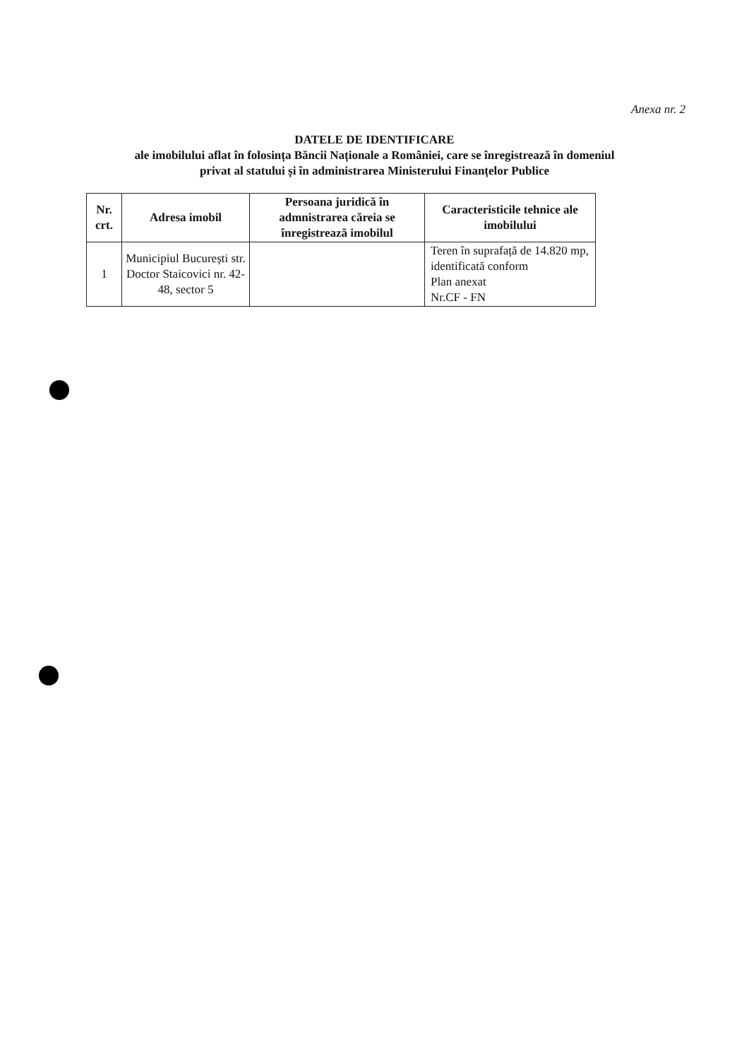Anexa nr. 2
DATELE DE IDENTIFICARE
ale imobilului aflat în folosința Băncii Naționale a României, care se înregistrează în domeniul
privat al statului și în administrarea Ministerului Finanțelor Publice
| Nr. crt. | Adresa imobil | Persoana juridică în admnistrarea căreia se înregistrează imobilul | Caracteristicile tehnice ale imobilului |
| --- | --- | --- | --- |
| 1 | Municipiul București str. Doctor Staicovici nr. 42-48, sector 5 | | Teren în suprafață de 14.820 mp, identificată conform Plan anexat Nr.CF - FN |